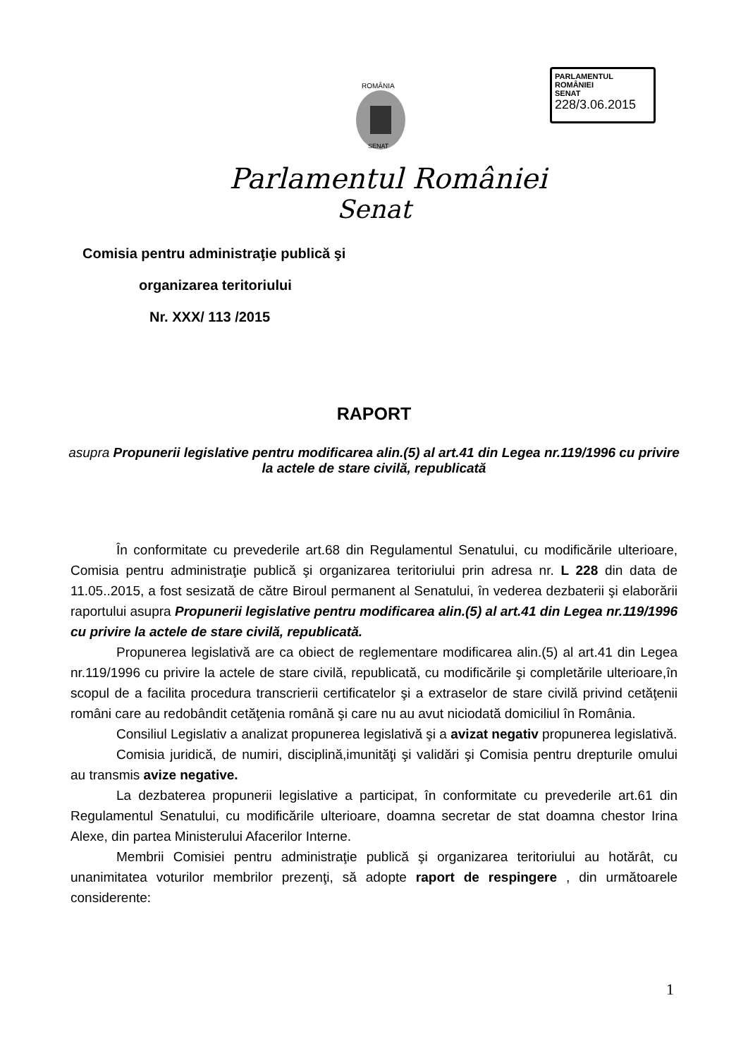ROMÂNIA
SENAT
PARLAMENTUL ROMÂNIEI
SENAT
228/3.06.2015
Parlamentul României
Senat
Comisia pentru administraţie publică şi
organizarea teritoriului
Nr. XXX/ 113 /2015
RAPORT
asupra Propunerii legislative pentru modificarea alin.(5) al art.41 din Legea nr.119/1996 cu privire la actele de stare civilă, republicată
În conformitate cu prevederile art.68 din Regulamentul Senatului, cu modificările ulterioare, Comisia pentru administraţie publică şi organizarea teritoriului prin adresa nr. L 228 din data de 11.05..2015, a fost sesizată de către Biroul permanent al Senatului, în vederea dezbaterii şi elaborării raportului asupra Propunerii legislative pentru modificarea alin.(5) al art.41 din Legea nr.119/1996 cu privire la actele de stare civilă, republicată.
Propunerea legislativă are ca obiect de reglementare modificarea alin.(5) al art.41 din Legea nr.119/1996 cu privire la actele de stare civilă, republicată, cu modificările şi completările ulterioare,în scopul de a facilita procedura transcrierii certificatelor şi a extraselor de stare civilă privind cetăţenii români care au redobândit cetăţenia română şi care nu au avut niciodată domiciliul în România.
Consiliul Legislativ a analizat propunerea legislativă şi a avizat negativ propunerea legislativă.
Comisia juridică, de numiri, disciplină,imunităţi şi validări şi Comisia pentru drepturile omului au transmis avize negative.
La dezbaterea propunerii legislative a participat, în conformitate cu prevederile art.61 din Regulamentul Senatului, cu modificările ulterioare, doamna secretar de stat doamna chestor Irina Alexe, din partea Ministerului Afacerilor Interne.
Membrii Comisiei pentru administraţie publică şi organizarea teritoriului au hotărât, cu unanimitatea voturilor membrilor prezenţi, să adopte raport de respingere , din următoarele considerente:
1